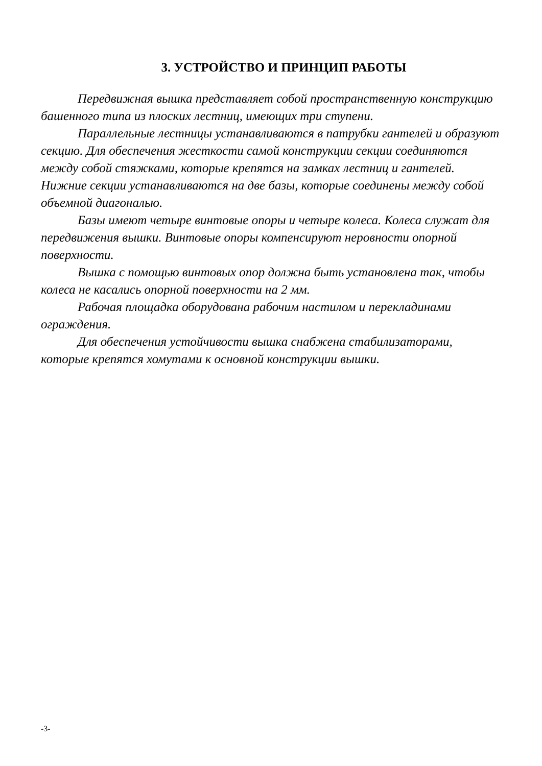3. УСТРОЙСТВО И ПРИНЦИП РАБОТЫ
Передвижная вышка представляет собой пространственную конструкцию башенного типа из плоских лестниц, имеющих три ступени.
Параллельные лестницы устанавливаются в патрубки гантелей и образуют секцию. Для обеспечения жесткости самой конструкции секции соединяются между собой стяжками, которые крепятся на замках лестниц и гантелей. Нижние секции устанавливаются на две базы, которые соединены между собой объемной диагональю.
Базы имеют четыре винтовые опоры и четыре колеса. Колеса служат для передвижения вышки. Винтовые опоры компенсируют неровности опорной поверхности.
Вышка с помощью винтовых опор должна быть установлена так, чтобы колеса не касались опорной поверхности на 2 мм.
Рабочая площадка оборудована рабочим настилом и перекладинами ограждения.
Для обеспечения устойчивости вышка снабжена стабилизаторами, которые крепятся хомутами к основной конструкции вышки.
-3-